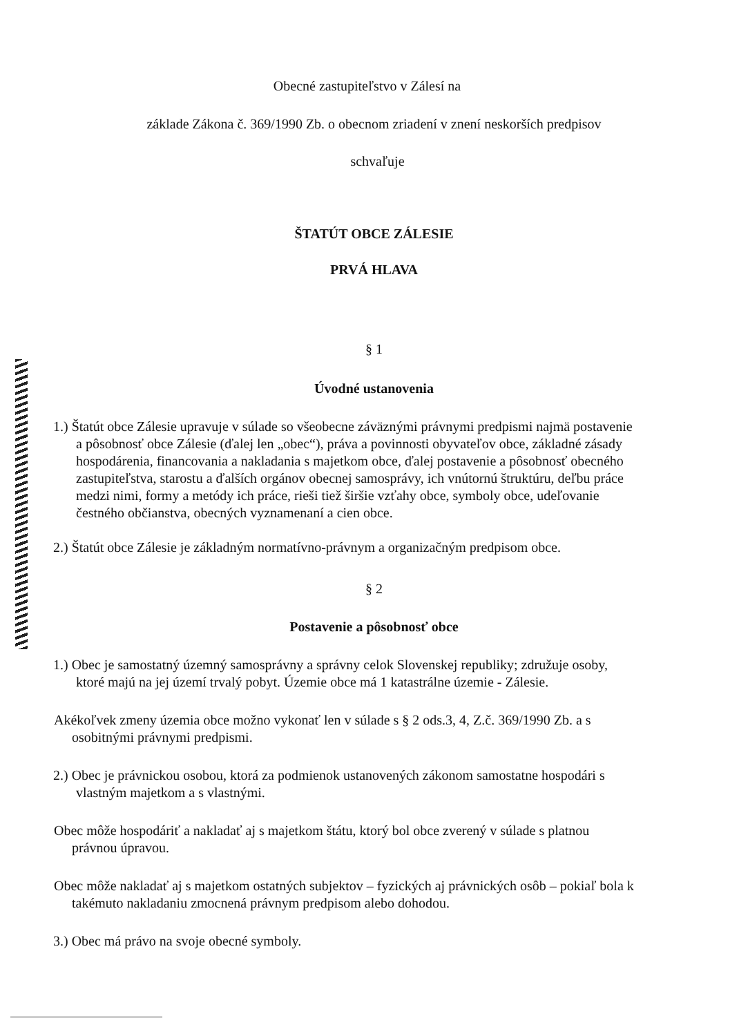Obecné zastupiteľstvo v Zálesí na
základe Zákona č. 369/1990 Zb. o obecnom zriadení v znení neskorších predpisov
schvaľuje
ŠTATÚT OBCE ZÁLESIE
PRVÁ HLAVA
§ 1
Úvodné ustanovenia
1.) Štatút obce Zálesie upravuje v súlade so všeobecne záväznými právnymi predpismi najmä postavenie a pôsobnosť obce Zálesie (ďalej len „obec“), práva a povinnosti obyvateľov obce, základné zásady hospodárenia, financovania a nakladania s majetkom obce, ďalej postavenie a pôsobnosť obecného zastupiteľstva, starostu a ďalších orgánov obecnej samosprávy, ich vnútornú štruktúru, deľbu práce medzi nimi, formy a metódy ich práce, rieši tiež širšie vzťahy obce, symboly obce, udeľovanie čestného občianstva, obecných vyznamenaní a cien obce.
2.) Štatút obce Zálesie je základným normatívno-právnym a organizačným predpisom obce.
§ 2
Postavenie a pôsobnosť obce
1.) Obec je samostatný územný samosprávny a správny celok Slovenskej republiky; združuje osoby, ktoré majú na jej území trvalý pobyt. Územie obce má 1 katastrálne územie - Zálesie.
Akékoľvek zmeny územia obce možno vykonať len v súlade s § 2 ods.3, 4, Z.č. 369/1990 Zb. a s osobitnými právnymi predpismi.
2.) Obec je právnickou osobou, ktorá za podmienok ustanovených zákonom samostatne hospodári s vlastným majetkom a s vlastnými.
Obec môže hospodáriť a nakladať aj s majetkom štátu, ktorý bol obce zverený v súlade s platnou právnou úpravou.
Obec môže nakladať aj s majetkom ostatných subjektov – fyzických aj právnických osôb – pokiaľ bola k takémuto nakladaniu zmocnená právnym predpisom alebo dohodou.
3.) Obec má právo na svoje obecné symboly.